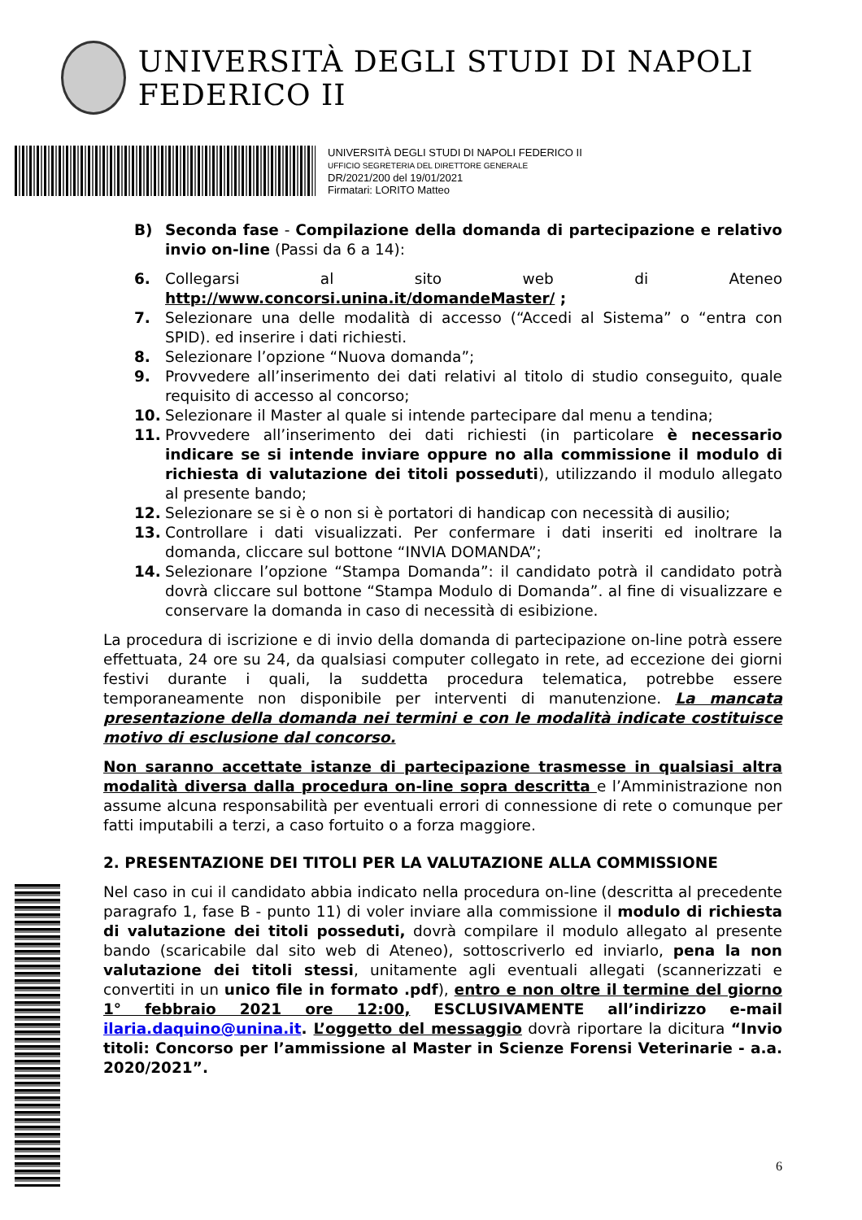UNIVERSITÀ DEGLI STUDI DI NAPOLI FEDERICO II
UNIVERSITÀ DEGLI STUDI DI NAPOLI FEDERICO II
UFFICIO SEGRETERIA DEL DIRETTORE GENERALE
DR/2021/200 del 19/01/2021
Firmatari: LORITO Matteo
B) Seconda fase - Compilazione della domanda di partecipazione e relativo invio on-line (Passi da 6 a 14):
6. Collegarsi al sito web di Ateneo http://www.concorsi.unina.it/domandeMaster/ ;
7. Selezionare una delle modalità di accesso (“Accedi al Sistema” o “entra con SPID). ed inserire i dati richiesti.
8. Selezionare l’opzione “Nuova domanda”;
9. Provvedere all’inserimento dei dati relativi al titolo di studio conseguito, quale requisito di accesso al concorso;
10. Selezionare il Master al quale si intende partecipare dal menu a tendina;
11. Provvedere all’inserimento dei dati richiesti (in particolare è necessario indicare se si intende inviare oppure no alla commissione il modulo di richiesta di valutazione dei titoli posseduti), utilizzando il modulo allegato al presente bando;
12. Selezionare se si è o non si è portatori di handicap con necessità di ausilio;
13. Controllare i dati visualizzati. Per confermare i dati inseriti ed inoltrare la domanda, cliccare sul bottone “INVIA DOMANDA”;
14. Selezionare l’opzione “Stampa Domanda”: il candidato potrà il candidato potrà dovrà cliccare sul bottone “Stampa Modulo di Domanda”. al fine di visualizzare e conservare la domanda in caso di necessità di esibizione.
La procedura di iscrizione e di invio della domanda di partecipazione on-line potrà essere effettuata, 24 ore su 24, da qualsiasi computer collegato in rete, ad eccezione dei giorni festivi durante i quali, la suddetta procedura telematica, potrebbe essere temporaneamente non disponibile per interventi di manutenzione. La mancata presentazione della domanda nei termini e con le modalità indicate costituisce motivo di esclusione dal concorso.
Non saranno accettate istanze di partecipazione trasmesse in qualsiasi altra modalità diversa dalla procedura on-line sopra descritta e l’Amministrazione non assume alcuna responsabilità per eventuali errori di connessione di rete o comunque per fatti imputabili a terzi, a caso fortuito o a forza maggiore.
2. PRESENTAZIONE DEI TITOLI PER LA VALUTAZIONE ALLA COMMISSIONE
Nel caso in cui il candidato abbia indicato nella procedura on-line (descritta al precedente paragrafo 1, fase B - punto 11) di voler inviare alla commissione il modulo di richiesta di valutazione dei titoli posseduti, dovrà compilare il modulo allegato al presente bando (scaricabile dal sito web di Ateneo), sottoscriverlo ed inviarlo, pena la non valutazione dei titoli stessi, unitamente agli eventuali allegati (scannerizzati e convertiti in un unico file in formato .pdf), entro e non oltre il termine del giorno 1° febbraio 2021 ore 12:00, ESCLUSIVAMENTE all’indirizzo e-mail ilaria.daquino@unina.it. L’oggetto del messaggio dovrà riportare la dicitura “Invio titoli: Concorso per l’ammissione al Master in Scienze Forensi Veterinarie - a.a. 2020/2021”.
6